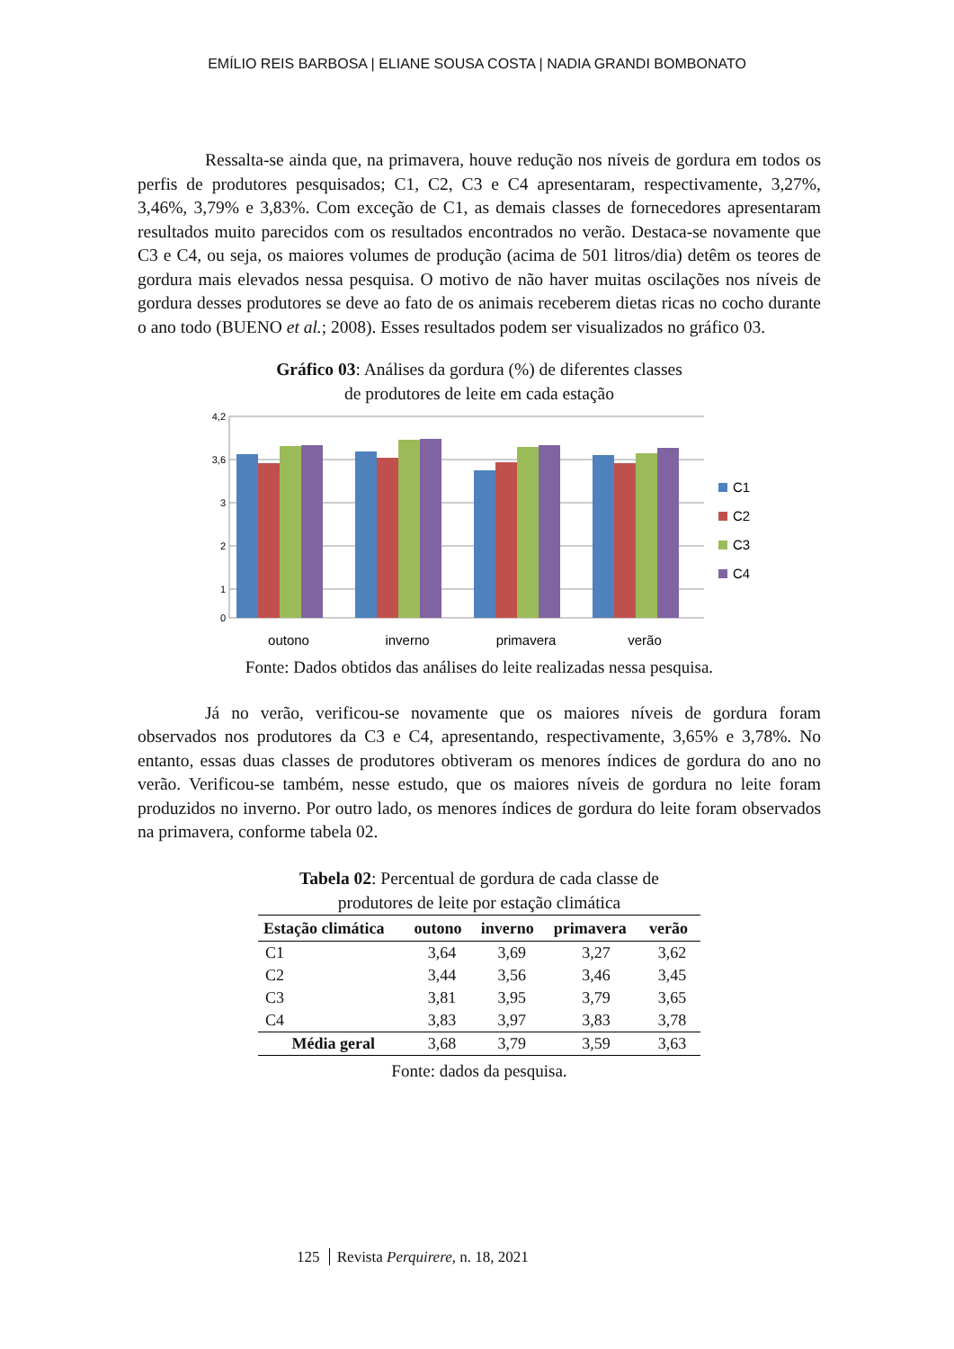EMÍLIO REIS BARBOSA | ELIANE SOUSA COSTA | NADIA GRANDI BOMBONATO
Ressalta-se ainda que, na primavera, houve redução nos níveis de gordura em todos os perfis de produtores pesquisados; C1, C2, C3 e C4 apresentaram, respectivamente, 3,27%, 3,46%, 3,79% e 3,83%. Com exceção de C1, as demais classes de fornecedores apresentaram resultados muito parecidos com os resultados encontrados no verão. Destaca-se novamente que C3 e C4, ou seja, os maiores volumes de produção (acima de 501 litros/dia) detêm os teores de gordura mais elevados nessa pesquisa. O motivo de não haver muitas oscilações nos níveis de gordura desses produtores se deve ao fato de os animais receberem dietas ricas no cocho durante o ano todo (BUENO et al.; 2008). Esses resultados podem ser visualizados no gráfico 03.
Gráfico 03: Análises da gordura (%) de diferentes classes
de produtores de leite em cada estação
4,2
3,6
3
2
1
0
outono
inverno
primavera
verão
C1
C2
C3
C4
Fonte: Dados obtidos das análises do leite realizadas nessa pesquisa.
Já no verão, verificou-se novamente que os maiores níveis de gordura foram observados nos produtores da C3 e C4, apresentando, respectivamente, 3,65% e 3,78%. No entanto, essas duas classes de produtores obtiveram os menores índices de gordura do ano no verão. Verificou-se também, nesse estudo, que os maiores níveis de gordura no leite foram produzidos no inverno. Por outro lado, os menores índices de gordura do leite foram observados na primavera, conforme tabela 02.
Tabela 02: Percentual de gordura de cada classe de
produtores de leite por estação climática
| Estação climática | outono | inverno | primavera | verão |
| --- | --- | --- | --- | --- |
| C1 | 3,64 | 3,69 | 3,27 | 3,62 |
| C2 | 3,44 | 3,56 | 3,46 | 3,45 |
| C3 | 3,81 | 3,95 | 3,79 | 3,65 |
| C4 | 3,83 | 3,97 | 3,83 | 3,78 |
| Média geral | 3,68 | 3,79 | 3,59 | 3,63 |
Fonte: dados da pesquisa.
125 Revista Perquirere, n. 18, 2021